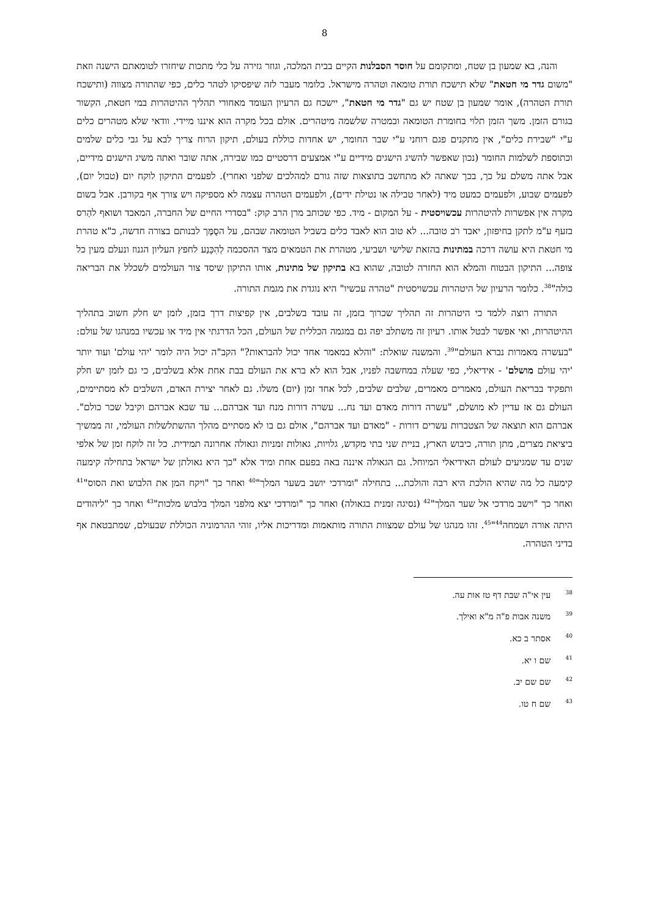8
והנה, בא שמעון בן שטח, ומתקומם על חוסר הסבלנות הקיים בבית המלכה, וגוזר גזירה על כלי מתכות שיחזרו לטומאתם הישנה וזאת "משום גדר מי חטאת" שלא תישכח תורת טומאה וטהרה מישראל. כלומר מעבר לזה שיפסיקו לטהר כלים, כפי שהתורה מצווה (ותישכח תורת הטהרה), אומר שמעון בן שטח יש גם "גדר מי חטאת", יישכח גם הרעיון העומד מאחורי תהליך ההיטהרות במי חטאת, הקשור בגורם הזמן. משך הזמן תלוי בחומרת הטומאה ובמטרה שלשמה מיטהרים. אולם בכל מקרה הוא איננו מיידי. וודאי שלא מטהרים כלים ע"י "שבירת כלים", אין מתקנים פגם רוחני ע"י שבר החומר, יש אחדות כוללת בעולם, תיקון הרוח צריך לבא על גבי כלים שלמים וכתוספת לשלמות החומר (נכון שאפשר להשיג הישגים מידיים ע"י אמצעים דרסטיים כמו שבירה, אתה שובר ואתה משיג הישגים מידיים, אבל אתה משלם על כך, בכך שאתה לא מתחשב בתוצאות שזה גורם למהלכים שלפני ואחרי). לפעמים התיקון לוקח יום (טבול יום), לפעמים שבוע, ולפעמים כמעט מיד (לאחר טבילה או נטילת ידים), ולפעמים הטהרה עצמה לא מספיקה ויש צורך אף בקורבן. אבל בשום מקרה אין אפשרות להיטהרות עכשויסטית - על המקום - מיד. כפי שכותב מרן הרב קוק: "בסדרי החיים של החברה, המאבד ושואף להַרס בזעף ע"מ לתקן בחיפזון, יאבד רֹב טובה... לא טוב הוא לאבד כלים בשביל הטומאה שבהם, על הסֻמֶּך לבנותם בצורה חדשה, כ"א טהרת מי חטאת היא עושה דרכה במתינות בהזאת שלישי ושביעי, מטהרת את הטמאים מצד ההסכמה לְהִכָּנַע לחפץ העליון הגנוז ונעלם מעין כל צופה... התיקון הבטוח והמלא הוא החזרה לטובה, שהוא בא בתיקון של מתינות, אותו התיקון שיסד צור העולמים לשכלל את הבריאה כולה"<sup>38</sup>. כלומר הרעיון של היטהרות עכשויסטית "טהרה עכשיו" היא נוגדת את מגמת התורה.
התורה רוצה ללמד כי היטהרות זה תהליך שכרוך בזמן, זה עובד בשלבים, אין קפיצות דרך בזמן, לזמן יש חלק חשוב בתהליך ההיטהרות, ואי אפשר לבטל אותו. רעיון זה משתלב יפה גם במגמה הכללית של העולם, הכל הדרגתי אין מיד או עכשיו במנהגו של עולם: "בעשרה מאמרות נברא העולם"<sup>39</sup>. והמשנה שואלת: "והלא במאמר אחד יכול להבראות?" הקב"ה יכול היה לומר 'יהי עולם' ועוד יותר 'יהי עולם מושלם' - אידיאלי, כפי שעלה במחשבה לפניו, אבל הוא לא ברא את העולם בבת אחת אלא בשלבים, כי גם לזמן יש חלק ותפקיד בבריאת העולם, מאמרים מאמרים, שלבים שלבים, לכל אחד זמן (יום) משלו. גם לאחר יצירת האדם, השלבים לא מסתיימים, העולם גם אז עדיין לא מושלם, "עשרה דורות מאדם ועד נח... עשרה דורות מנח ועד אברהם... עד שבא אברהם וקיבל שכר כולם". אברהם הוא תוצאה של הצטברות עשרים דורות - "מאדם ועד אברהם", אולם גם בו לא מסתיים מהלך ההשתלשלות העולמי, זה ממשיך ביציאת מצרים, מתן תורה, כיבוש הארץ, בניית שני בתי מקדש, גלויות, גאולות זמניות וגאולה אחרונה תמידית. כל זה לוקח זמן של אלפי שנים עד שמגיעים לעולם האידיאלי המיוחל. גם הגאולה איננה באה בפעם אחת ומיד אלא "כך היא גאולתן של ישראל בתחילה קימעה קימעה כל מה שהיא הולכת היא רבה והולכת... בתחילה "ומרדכי יושב בשער המלך"<sup>40</sup> ואחר כך "ויקח המן את הלבוש ואת הסוס"<sup>41</sup> ואחר כך "וישב מרדכי אל שער המלך"<sup>42</sup> (נסיגה זמנית בגאולה) ואחר כך "ומרדכי יצא מלפני המלך בלבוש מלכות"<sup>43</sup> ואחר כך "ליהודים היתה אורה ושמחה<sup>44</sup>"<sup>45</sup>. זהו מנהגו של עולם שמצוות התורה מותאמות ומדריכות אליו, זוהי ההרמוניה הכוללת שבעולם, שמתבטאת אף בדיני הטהרה.
<sup>38</sup> עין אי"ה שבת דף טז אות עה.
<sup>39</sup> משנה אבות פ"ה מ"א ואילך.
<sup>40</sup> אסתר ב כא.
<sup>41</sup> שם ו יא.
<sup>42</sup> שם שם יב.
<sup>43</sup> שם ח טו.